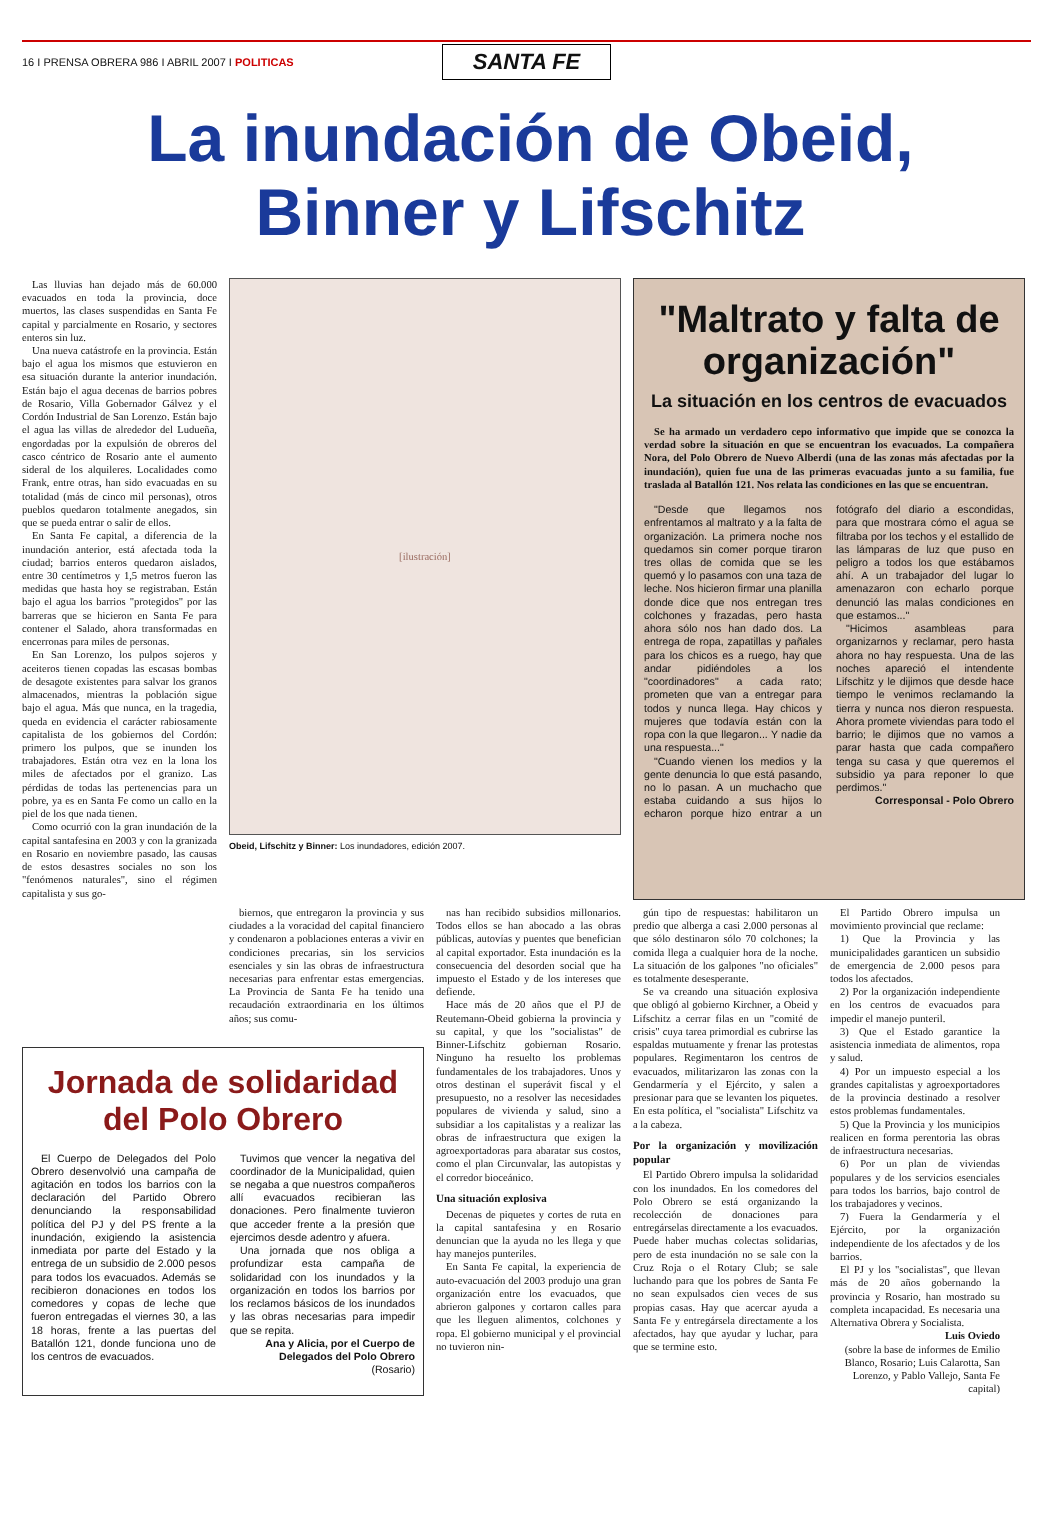16 I PRENSA OBRERA 986 I ABRIL 2007 I POLITICAS SANTA FE
La inundación de Obeid,
Binner y Lifschitz
Las lluvias han dejado más de 60.000 evacuados en toda la provincia, doce muertos, las clases suspendidas en Santa Fe capital y parcialmente en Rosario, y sectores enteros sin luz.
Una nueva catástrofe en la provincia. Están bajo el agua los mismos que estuvieron en esa situación durante la anterior inundación. Están bajo el agua decenas de barrios pobres de Rosario, Villa Gobernador Gálvez y el Cordón Industrial de San Lorenzo. Están bajo el agua las villas de alrededor del Ludueña, engordadas por la expulsión de obreros del casco céntrico de Rosario ante el aumento sideral de los alquileres. Localidades como Frank, entre otras, han sido evacuadas en su totalidad (más de cinco mil personas), otros pueblos quedaron totalmente anegados, sin que se pueda entrar o salir de ellos.
En Santa Fe capital, a diferencia de la inundación anterior, está afectada toda la ciudad; barrios enteros quedaron aislados, entre 30 centímetros y 1,5 metros fueron las medidas que hasta hoy se registraban. Están bajo el agua los barrios "protegidos" por las barreras que se hicieron en Santa Fe para contener el Salado, ahora transformadas en encerronas para miles de personas.
En San Lorenzo, los pulpos sojeros y aceiteros tienen copadas las escasas bombas de desagote existentes para salvar los granos almacenados, mientras la población sigue bajo el agua. Más que nunca, en la tragedia, queda en evidencia el carácter rabiosamente capitalista de los gobiernos del Cordón: primero los pulpos, que se inunden los trabajadores. Están otra vez en la lona los miles de afectados por el granizo. Las pérdidas de todas las pertenencias para un pobre, ya es en Santa Fe como un callo en la piel de los que nada tienen.
Como ocurrió con la gran inundación de la capital santafesina en 2003 y con la granizada en Rosario en noviembre pasado, las causas de estos desastres sociales no son los "fenómenos naturales", sino el régimen capitalista y sus go-
[ilustración]
Obeid, Lifschitz y Binner: Los inundadores, edición 2007.
"Maltrato y falta de organización"
La situación en los centros de evacuados
Se ha armado un verdadero cepo informativo que impide que se conozca la verdad sobre la situación en que se encuentran los evacuados. La compañera Nora, del Polo Obrero de Nuevo Alberdi (una de las zonas más afectadas por la inundación), quien fue una de las primeras evacuadas junto a su familia, fue traslada al Batallón 121. Nos relata las condiciones en las que se encuentran.
"Desde que llegamos nos enfrentamos al maltrato y a la falta de organización. La primera noche nos quedamos sin comer porque tiraron tres ollas de comida que se les quemó y lo pasamos con una taza de leche. Nos hicieron firmar una planilla donde dice que nos entregan tres colchones y frazadas, pero hasta ahora sólo nos han dado dos. La entrega de ropa, zapatillas y pañales para los chicos es a ruego, hay que andar pidiéndoles a los "coordinadores" a cada rato; prometen que van a entregar para todos y nunca llega. Hay chicos y mujeres que todavía están con la ropa con la que llegaron... Y nadie da una respuesta..."
"Cuando vienen los medios y la gente denuncia lo que está pasando, no lo pasan. A un muchacho que estaba cuidando a sus hijos lo echaron porque hizo entrar a un fotógrafo del diario a escondidas, para que mostrara cómo el agua se filtraba por los techos y el estallido de las lámparas de luz que puso en peligro a todos los que estábamos ahí. A un trabajador del lugar lo amenazaron con echarlo porque denunció las malas condiciones en que estamos..."
"Hicimos asambleas para organizarnos y reclamar, pero hasta ahora no hay respuesta. Una de las noches apareció el intendente Lifschitz y le dijimos que desde hace tiempo le venimos reclamando la tierra y nunca nos dieron respuesta. Ahora promete viviendas para todo el barrio; le dijimos que no vamos a parar hasta que cada compañero tenga su casa y que queremos el subsidio ya para reponer lo que perdimos."
Corresponsal - Polo Obrero
biernos, que entregaron la provincia y sus ciudades a la voracidad del capital financiero y condenaron a poblaciones enteras a vivir en condiciones precarias, sin los servicios esenciales y sin las obras de infraestructura necesarias para enfrentar estas emergencias. La Provincia de Santa Fe ha tenido una recaudación extraordinaria en los últimos años; sus comu-
nas han recibido subsidios millonarios. Todos ellos se han abocado a las obras públicas, autovías y puentes que benefician al capital exportador. Esta inundación es la consecuencia del desorden social que ha impuesto el Estado y de los intereses que defiende.
Hace más de 20 años que el PJ de Reutemann-Obeid gobierna la provincia y su capital, y que los "socialistas" de Binner-Lifschitz gobiernan Rosario. Ninguno ha resuelto los problemas fundamentales de los trabajadores. Unos y otros destinan el superávit fiscal y el presupuesto, no a resolver las necesidades populares de vivienda y salud, sino a subsidiar a los capitalistas y a realizar las obras de infraestructura que exigen la agroexportadoras para abaratar sus costos, como el plan Circunvalar, las autopistas y el corredor bioceánico.
Una situación explosiva
Decenas de piquetes y cortes de ruta en la capital santafesina y en Rosario denuncian que la ayuda no les llega y que hay manejos punteriles.
En Santa Fe capital, la experiencia de auto-evacuación del 2003 produjo una gran organización entre los evacuados, que abrieron galpones y cortaron calles para que les lleguen alimentos, colchones y ropa. El gobierno municipal y el provincial no tuvieron nin-
gún tipo de respuestas: habilitaron un predio que alberga a casi 2.000 personas al que sólo destinaron sólo 70 colchones; la comida llega a cualquier hora de la noche. La situación de los galpones "no oficiales" es totalmente desesperante.
Se va creando una situación explosiva que obligó al gobierno Kirchner, a Obeid y Lifschitz a cerrar filas en un "comité de crisis" cuya tarea primordial es cubrirse las espaldas mutuamente y frenar las protestas populares. Regimentaron los centros de evacuados, militarizaron las zonas con la Gendarmería y el Ejército, y salen a presionar para que se levanten los piquetes. En esta política, el "socialista" Lifschitz va a la cabeza.
Por la organización y movilización popular
El Partido Obrero impulsa la solidaridad con los inundados. En los comedores del Polo Obrero se está organizando la recolección de donaciones para entregárselas directamente a los evacuados. Puede haber muchas colectas solidarias, pero de esta inundación no se sale con la Cruz Roja o el Rotary Club; se sale luchando para que los pobres de Santa Fe no sean expulsados cien veces de sus propias casas. Hay que acercar ayuda a Santa Fe y entregársela directamente a los afectados, hay que ayudar y luchar, para que se termine esto.
El Partido Obrero impulsa un movimiento provincial que reclame:
1) Que la Provincia y las municipalidades garanticen un subsidio de emergencia de 2.000 pesos para todos los afectados.
2) Por la organización independiente en los centros de evacuados para impedir el manejo punteril.
3) Que el Estado garantice la asistencia inmediata de alimentos, ropa y salud.
4) Por un impuesto especial a los grandes capitalistas y agroexportadores de la provincia destinado a resolver estos problemas fundamentales.
5) Que la Provincia y los municipios realicen en forma perentoria las obras de infraestructura necesarias.
6) Por un plan de viviendas populares y de los servicios esenciales para todos los barrios, bajo control de los trabajadores y vecinos.
7) Fuera la Gendarmería y el Ejército, por la organización independiente de los afectados y de los barrios.
El PJ y los "socialistas", que llevan más de 20 años gobernando la provincia y Rosario, han mostrado su completa incapacidad. Es necesaria una Alternativa Obrera y Socialista.
Luis Oviedo
(sobre la base de informes de Emilio Blanco, Rosario; Luis Calarotta, San Lorenzo, y Pablo Vallejo, Santa Fe capital)
Jornada de solidaridad
del Polo Obrero
El Cuerpo de Delegados del Polo Obrero desenvolvió una campaña de agitación en todos los barrios con la declaración del Partido Obrero denunciando la responsabilidad política del PJ y del PS frente a la inundación, exigiendo la asistencia inmediata por parte del Estado y la entrega de un subsidio de 2.000 pesos para todos los evacuados. Además se recibieron donaciones en todos los comedores y copas de leche que fueron entregadas el viernes 30, a las 18 horas, frente a las puertas del Batallón 121, donde funciona uno de los centros de evacuados.
Tuvimos que vencer la negativa del coordinador de la Municipalidad, quien se negaba a que nuestros compañeros allí evacuados recibieran las donaciones. Pero finalmente tuvieron que acceder frente a la presión que ejercimos desde adentro y afuera.
Una jornada que nos obliga a profundizar esta campaña de solidaridad con los inundados y la organización en todos los barrios por los reclamos básicos de los inundados y las obras necesarias para impedir que se repita.
Ana y Alicia, por el Cuerpo de Delegados del Polo Obrero
(Rosario)